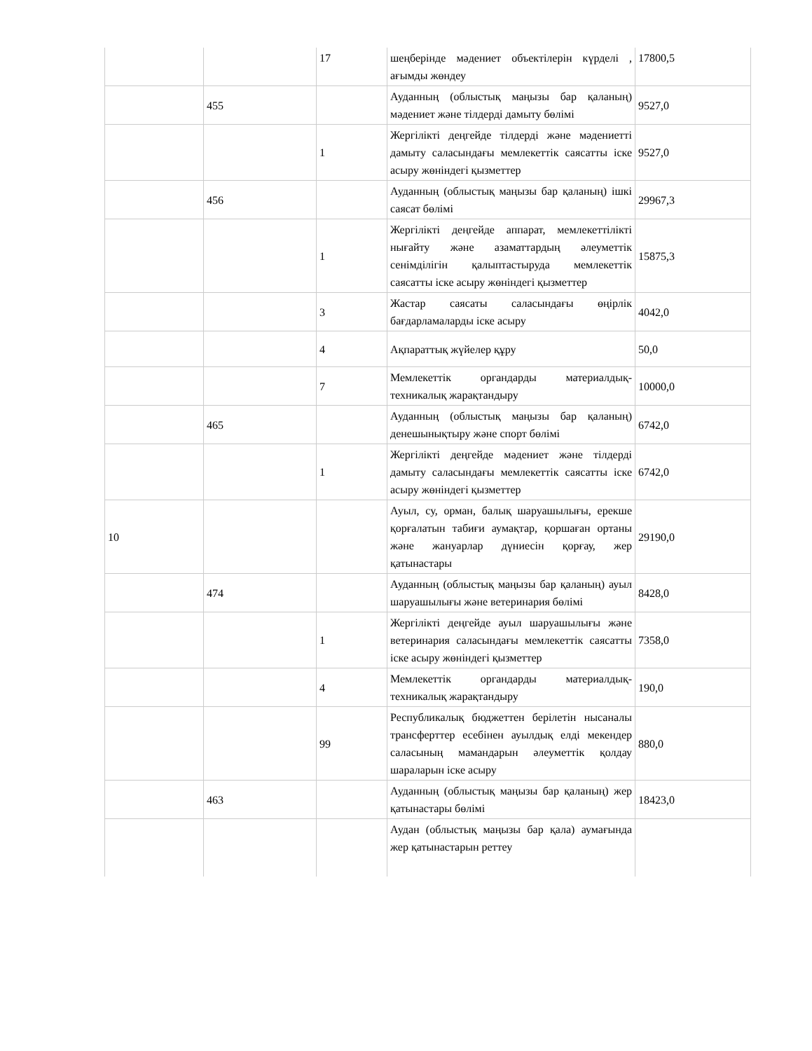| | | 17 | шеңберінде мәдениет объектілерін күрделі , ағымды жөндеу | 17800,5 |
| | 455 | | Ауданның (облыстық маңызы бар қаланың) мәдениет және тілдерді дамыту бөлімі | 9527,0 |
| | | 1 | Жергілікті деңгейде тілдерді және мәдениетті дамыту саласындағы мемлекеттік саясатты іске асыру жөніндегі қызметтер | 9527,0 |
| | 456 | | Ауданның (облыстық маңызы бар қаланың) ішкі саясат бөлімі | 29967,3 |
| | | 1 | Жергілікті деңгейде аппарат, мемлекеттілікті нығайту және азаматтардың әлеуметтік сенімділігін қалыптастыруда мемлекеттік саясатты іске асыру жөніндегі қызметтер | 15875,3 |
| | | 3 | Жастар саясаты саласындағы өңірлік бағдарламаларды іске асыру | 4042,0 |
| | | 4 | Ақпараттық жүйелер құру | 50,0 |
| | | 7 | Мемлекеттік органдарды материалдық-техникалық жарақтандыру | 10000,0 |
| | 465 | | Ауданның (облыстық маңызы бар қаланың) денешынықтыру және спорт бөлімі | 6742,0 |
| | | 1 | Жергілікті деңгейде мәдениет және тілдерді дамыту саласындағы мемлекеттік саясатты іске асыру жөніндегі қызметтер | 6742,0 |
| 10 | | | Ауыл, су, орман, балық шаруашылығы, ерекше қорғалатын табиғи аумақтар, қоршаған ортаны және жануарлар дүниесін қорғау, жер қатынастары | 29190,0 |
| | 474 | | Ауданның (облыстық маңызы бар қаланың) ауыл шаруашылығы және ветеринария бөлімі | 8428,0 |
| | | 1 | Жергілікті деңгейде ауыл шаруашылығы және ветеринария саласындағы мемлекеттік саясатты іске асыру жөніндегі қызметтер | 7358,0 |
| | | 4 | Мемлекеттік органдарды материалдық-техникалық жарақтандыру | 190,0 |
| | | 99 | Республикалық бюджеттен берілетін нысаналы трансферттер есебінен ауылдық елді мекендер саласының мамандарын әлеуметтік қолдау шараларын іске асыру | 880,0 |
| | 463 | | Ауданның (облыстық маңызы бар қаланың) жер қатынастары бөлімі | 18423,0 |
| | | | Аудан (облыстық маңызы бар қала) аумағында жер қатынастарын реттеу | |